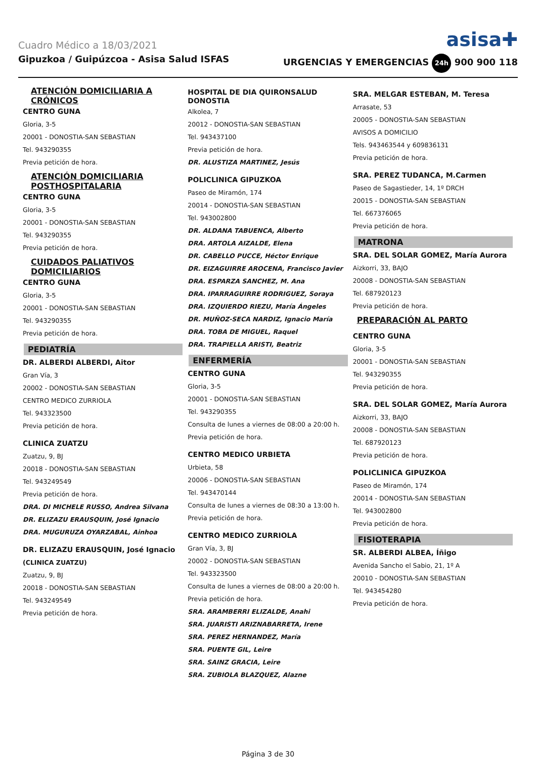Cuadro Médico a 18/03/2021
asisa✚
Gipuzkoa / Guipúzcoa - Asisa Salud ISFAS URGENCIAS Y EMERGENCIAS 24h 900 900 118
ATENCIÓN DOMICILIARIA A CRÓNICOS
CENTRO GUNA
Gloria, 3-5
20001 - DONOSTIA-SAN SEBASTIAN
Tel. 943290355
Previa petición de hora.
ATENCIÓN DOMICILIARIA POSTHOSPITALARIA
CENTRO GUNA
Gloria, 3-5
20001 - DONOSTIA-SAN SEBASTIAN
Tel. 943290355
Previa petición de hora.
CUIDADOS PALIATIVOS DOMICILIARIOS
CENTRO GUNA
Gloria, 3-5
20001 - DONOSTIA-SAN SEBASTIAN
Tel. 943290355
Previa petición de hora.
PEDIATRÍA
DR. ALBERDI ALBERDI, Aitor
Gran Vía, 3
20002 - DONOSTIA-SAN SEBASTIAN
CENTRO MEDICO ZURRIOLA
Tel. 943323500
Previa petición de hora.
CLINICA ZUATZU
Zuatzu, 9, BJ
20018 - DONOSTIA-SAN SEBASTIAN
Tel. 943249549
Previa petición de hora.
DRA. DI MICHELE RUSSO, Andrea Silvana
DR. ELIZAZU ERAUSQUIN, José Ignacio
DRA. MUGURUZA OYARZABAL, Ainhoa
DR. ELIZAZU ERAUSQUIN, José Ignacio
(CLINICA ZUATZU)
Zuatzu, 9, BJ
20018 - DONOSTIA-SAN SEBASTIAN
Tel. 943249549
Previa petición de hora.
HOSPITAL DE DIA QUIRONSALUD DONOSTIA
Alkolea, 7
20012 - DONOSTIA-SAN SEBASTIAN
Tel. 943437100
Previa petición de hora.
DR. ALUSTIZA MARTINEZ, Jesús
POLICLINICA GIPUZKOA
Paseo de Miramón, 174
20014 - DONOSTIA-SAN SEBASTIAN
Tel. 943002800
DR. ALDANA TABUENCA, Alberto
DRA. ARTOLA AIZALDE, Elena
DR. CABELLO PUCCE, Héctor Enrique
DR. EIZAGUIRRE AROCENA, Francisco Javier
DRA. ESPARZA SANCHEZ, M. Ana
DRA. IPARRAGUIRRE RODRIGUEZ, Soraya
DRA. IZQUIERDO RIEZU, María Ángeles
DR. MUÑOZ-SECA NARDIZ, Ignacio María
DRA. TOBA DE MIGUEL, Raquel
DRA. TRAPIELLA ARISTI, Beatriz
ENFERMERÍA
CENTRO GUNA
Gloria, 3-5
20001 - DONOSTIA-SAN SEBASTIAN
Tel. 943290355
Consulta de lunes a viernes de 08:00 a 20:00 h.
Previa petición de hora.
CENTRO MEDICO URBIETA
Urbieta, 58
20006 - DONOSTIA-SAN SEBASTIAN
Tel. 943470144
Consulta de lunes a viernes de 08:30 a 13:00 h.
Previa petición de hora.
CENTRO MEDICO ZURRIOLA
Gran Vía, 3, BJ
20002 - DONOSTIA-SAN SEBASTIAN
Tel. 943323500
Consulta de lunes a viernes de 08:00 a 20:00 h.
Previa petición de hora.
SRA. ARAMBERRI ELIZALDE, Anahi
SRA. JUARISTI ARIZNABARRETA, Irene
SRA. PEREZ HERNANDEZ, María
SRA. PUENTE GIL, Leire
SRA. SAINZ GRACIA, Leire
SRA. ZUBIOLA BLAZQUEZ, Alazne
SRA. MELGAR ESTEBAN, M. Teresa
Arrasate, 53
20005 - DONOSTIA-SAN SEBASTIAN
AVISOS A DOMICILIO
Tels. 943463544 y 609836131
Previa petición de hora.
SRA. PEREZ TUDANCA, M.Carmen
Paseo de Sagastieder, 14, 1º DRCH
20015 - DONOSTIA-SAN SEBASTIAN
Tel. 667376065
Previa petición de hora.
MATRONA
SRA. DEL SOLAR GOMEZ, María Aurora
Aizkorri, 33, BAJO
20008 - DONOSTIA-SAN SEBASTIAN
Tel. 687920123
Previa petición de hora.
PREPARACIÓN AL PARTO
CENTRO GUNA
Gloria, 3-5
20001 - DONOSTIA-SAN SEBASTIAN
Tel. 943290355
Previa petición de hora.
SRA. DEL SOLAR GOMEZ, María Aurora
Aizkorri, 33, BAJO
20008 - DONOSTIA-SAN SEBASTIAN
Tel. 687920123
Previa petición de hora.
POLICLINICA GIPUZKOA
Paseo de Miramón, 174
20014 - DONOSTIA-SAN SEBASTIAN
Tel. 943002800
Previa petición de hora.
FISIOTERAPIA
SR. ALBERDI ALBEA, Íñigo
Avenida Sancho el Sabio, 21, 1º A
20010 - DONOSTIA-SAN SEBASTIAN
Tel. 943454280
Previa petición de hora.
Página 3 de 30